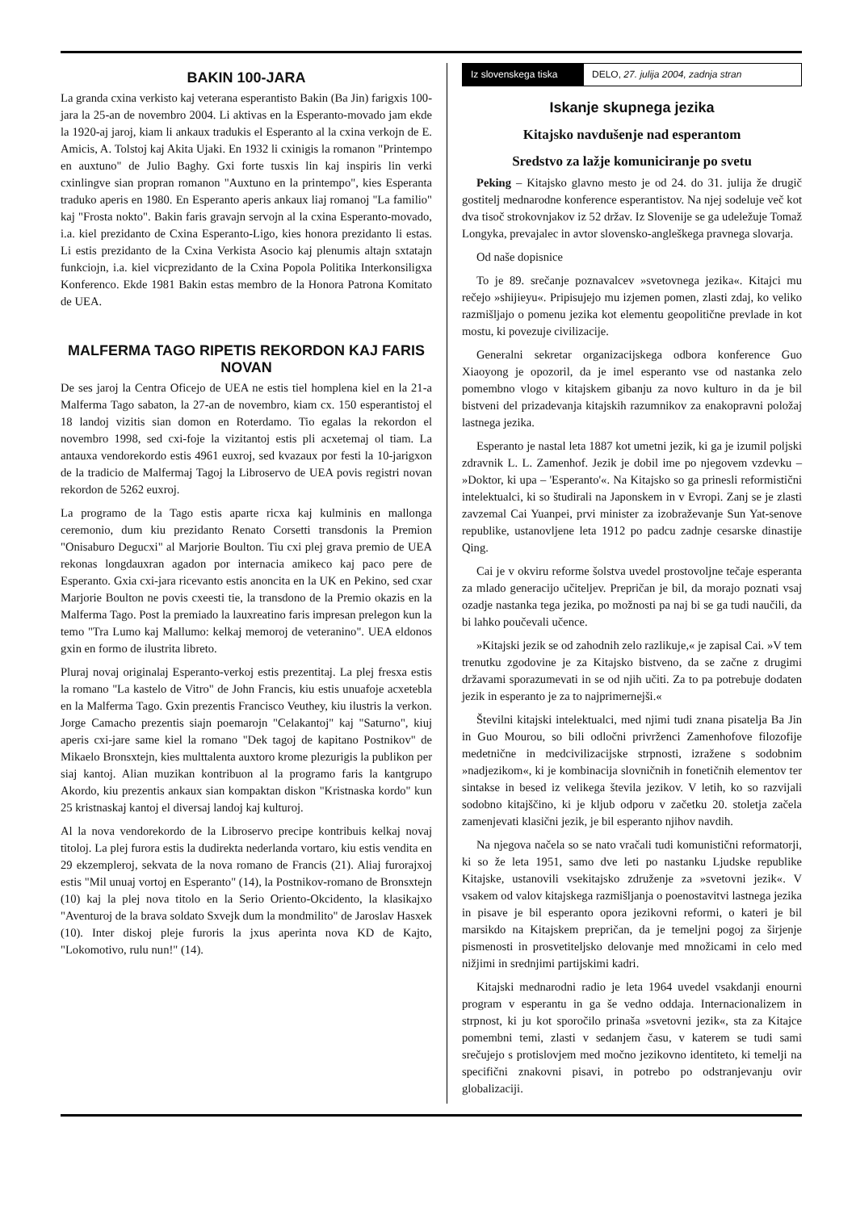BAKIN 100-JARA
La granda cxina verkisto kaj veterana esperantisto Bakin (Ba Jin) farigxis 100-jara la 25-an de novembro 2004. Li aktivas en la Esperanto-movado jam ekde la 1920-aj jaroj, kiam li ankaux tradukis el Esperanto al la cxina verkojn de E. Amicis, A. Tolstoj kaj Akita Ujaki. En 1932 li cxinigis la romanon "Printempo en auxtuno" de Julio Baghy. Gxi forte tusxis lin kaj inspiris lin verki cxinlingve sian propran romanon "Auxtuno en la printempo", kies Esperanta traduko aperis en 1980. En Esperanto aperis ankaux liaj romanoj "La familio" kaj "Frosta nokto". Bakin faris gravajn servojn al la cxina Esperanto-movado, i.a. kiel prezidanto de Cxina Esperanto-Ligo, kies honora prezidanto li estas. Li estis prezidanto de la Cxina Verkista Asocio kaj plenumis altajn sxtatajn funkciojn, i.a. kiel vicprezidanto de la Cxina Popola Politika Interkonsiligxa Konferenco. Ekde 1981 Bakin estas membro de la Honora Patrona Komitato de UEA.
MALFERMA TAGO RIPETIS REKORDON KAJ FARIS NOVAN
De ses jaroj la Centra Oficejo de UEA ne estis tiel homplena kiel en la 21-a Malferma Tago sabaton, la 27-an de novembro, kiam cx. 150 esperantistoj el 18 landoj vizitis sian domon en Roterdamo. Tio egalas la rekordon el novembro 1998, sed cxi-foje la vizitantoj estis pli acxetemaj ol tiam. La antauxa vendorekordo estis 4961 euxroj, sed kvazaux por festi la 10-jarigxon de la tradicio de Malfermaj Tagoj la Libroservo de UEA povis registri novan rekordon de 5262 euxroj.
La programo de la Tago estis aparte ricxa kaj kulminis en mallonga ceremonio, dum kiu prezidanto Renato Corsetti transdonis la Premion "Onisaburo Degucxi" al Marjorie Boulton. Tiu cxi plej grava premio de UEA rekonas longdauxran agadon por internacia amikeco kaj paco pere de Esperanto. Gxia cxi-jara ricevanto estis anoncita en la UK en Pekino, sed cxar Marjorie Boulton ne povis cxeesti tie, la transdono de la Premio okazis en la Malferma Tago. Post la premiado la lauxreatino faris impresan prelegon kun la temo "Tra Lumo kaj Mallumo: kelkaj memoroj de veteranino". UEA eldonos gxin en formo de ilustrita libreto.
Pluraj novaj originalaj Esperanto-verkoj estis prezentitaj. La plej fresxa estis la romano "La kastelo de Vitro" de John Francis, kiu estis unuafoje acxetebla en la Malferma Tago. Gxin prezentis Francisco Veuthey, kiu ilustris la verkon. Jorge Camacho prezentis siajn poemarojn "Celakantoj" kaj "Saturno", kiuj aperis cxi-jare same kiel la romano "Dek tagoj de kapitano Postnikov" de Mikaelo Bronsxtejn, kies multtalenta auxtoro krome plezurigis la publikon per siaj kantoj. Alian muzikan kontribuon al la programo faris la kantgrupo Akordo, kiu prezentis ankaux sian kompaktan diskon "Kristnaska kordo" kun 25 kristnaskaj kantoj el diversaj landoj kaj kulturoj.
Al la nova vendorekordo de la Libroservo precipe kontribuis kelkaj novaj titoloj. La plej furora estis la dudirekta nederlanda vortaro, kiu estis vendita en 29 ekzempleroj, sekvata de la nova romano de Francis (21). Aliaj furorajxoj estis "Mil unuaj vortoj en Esperanto" (14), la Postnikov-romano de Bronsxtejn (10) kaj la plej nova titolo en la Serio Oriento-Okcidento, la klasikajxo "Aventuroj de la brava soldato Sxvejk dum la mondmilito" de Jaroslav Hasxek (10). Inter diskoj pleje furoris la jxus aperinta nova KD de Kajto, "Lokomotivo, rulu nun!" (14).
Iz slovenskega tiska
DELO, 27. julija 2004, zadnja stran
Iskanje skupnega jezika
Kitajsko navdušenje nad esperantom
Sredstvo za lažje komuniciranje po svetu
Peking – Kitajsko glavno mesto je od 24. do 31. julija že drugič gostitelj mednarodne konference esperantistov. Na njej sodeluje več kot dva tisoč strokovnjakov iz 52 držav. Iz Slovenije se ga udeležuje Tomaž Longyka, prevajalec in avtor slovensko-angleškega pravnega slovarja.
Od naše dopisnice
To je 89. srečanje poznavalcev »svetovnega jezika«. Kitajci mu rečejo »shijieyu«. Pripisujejo mu izjemen pomen, zlasti zdaj, ko veliko razmišljajo o pomenu jezika kot elementu geopolitične prevlade in kot mostu, ki povezuje civilizacije.
Generalni sekretar organizacijskega odbora konference Guo Xiaoyong je opozoril, da je imel esperanto vse od nastanka zelo pomembno vlogo v kitajskem gibanju za novo kulturo in da je bil bistveni del prizadevanja kitajskih razumnikov za enakopravni položaj lastnega jezika.
Esperanto je nastal leta 1887 kot umetni jezik, ki ga je izumil poljski zdravnik L. L. Zamenhof. Jezik je dobil ime po njegovem vzdevku – »Doktor, ki upa – 'Esperanto'«. Na Kitajsko so ga prinesli reformistični intelektualci, ki so študirali na Japonskem in v Evropi. Zanj se je zlasti zavzemal Cai Yuanpei, prvi minister za izobraževanje Sun Yat-senove republike, ustanovljene leta 1912 po padcu zadnje cesarske dinastije Qing.
Cai je v okviru reforme šolstva uvedel prostovoljne tečaje esperanta za mlado generacijo učiteljev. Prepričan je bil, da morajo poznati vsaj ozadje nastanka tega jezika, po možnosti pa naj bi se ga tudi naučili, da bi lahko poučevali učence.
»Kitajski jezik se od zahodnih zelo razlikuje,« je zapisal Cai. »V tem trenutku zgodovine je za Kitajsko bistveno, da se začne z drugimi državami sporazumevati in se od njih učiti. Za to pa potrebuje dodaten jezik in esperanto je za to najprimernejši.«
Številni kitajski intelektualci, med njimi tudi znana pisatelja Ba Jin in Guo Mourou, so bili odločni privrženci Zamenhofove filozofije medetnične in medcivilizacijske strpnosti, izražene s sodobnim »nadjezikom«, ki je kombinacija slovničnih in fonetičnih elementov ter sintakse in besed iz velikega števila jezikov. V letih, ko so razvijali sodobno kitajščino, ki je kljub odporu v začetku 20. stoletja začela zamenjevati klasični jezik, je bil esperanto njihov navdih.
Na njegova načela so se nato vračali tudi komunistični reformatorji, ki so že leta 1951, samo dve leti po nastanku Ljudske republike Kitajske, ustanovili vsekitajsko združenje za »svetovni jezik«. V vsakem od valov kitajskega razmišljanja o poenostavitvi lastnega jezika in pisave je bil esperanto opora jezikovni reformi, o kateri je bil marsikdo na Kitajskem prepričan, da je temeljni pogoj za širjenje pismenosti in prosvetiteljsko delovanje med množicami in celo med nižjimi in srednjimi partijskimi kadri.
Kitajski mednarodni radio je leta 1964 uvedel vsakdanji enourni program v esperantu in ga še vedno oddaja. Internacionalizem in strpnost, ki ju kot sporočilo prinaša »svetovni jezik«, sta za Kitajce pomembni temi, zlasti v sedanjem času, v katerem se tudi sami srečujejo s protislovjem med močno jezikovno identiteto, ki temelji na specifični znakovni pisavi, in potrebo po odstranjevanju ovir globalizaciji.